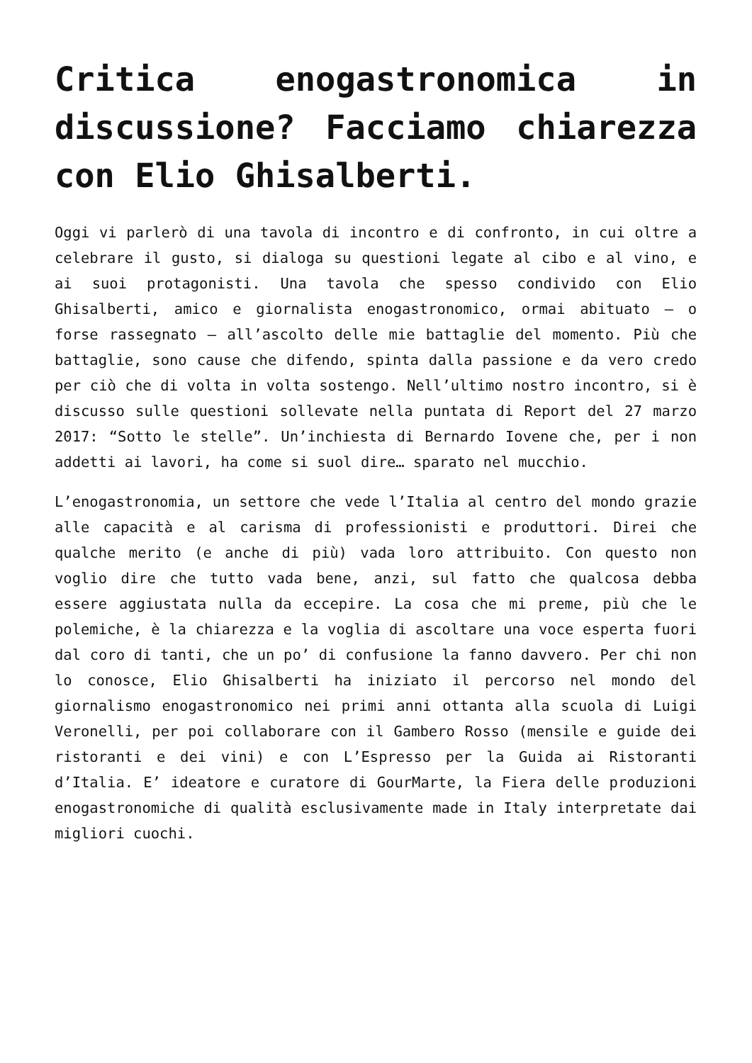Critica enogastronomica in discussione? Facciamo chiarezza con Elio Ghisalberti.
Oggi vi parlerò di una tavola di incontro e di confronto, in cui oltre a celebrare il gusto, si dialoga su questioni legate al cibo e al vino, e ai suoi protagonisti. Una tavola che spesso condivido con Elio Ghisalberti, amico e giornalista enogastronomico, ormai abituato – o forse rassegnato – all’ascolto delle mie battaglie del momento. Più che battaglie, sono cause che difendo, spinta dalla passione e da vero credo per ciò che di volta in volta sostengo. Nell’ultimo nostro incontro, si è discusso sulle questioni sollevate nella puntata di Report del 27 marzo 2017: “Sotto le stelle”. Un’inchiesta di Bernardo Iovene che, per i non addetti ai lavori, ha come si suol dire… sparato nel mucchio.
L’enogastronomia, un settore che vede l’Italia al centro del mondo grazie alle capacità e al carisma di professionisti e produttori. Direi che qualche merito (e anche di più) vada loro attribuito. Con questo non voglio dire che tutto vada bene, anzi, sul fatto che qualcosa debba essere aggiustata nulla da eccepire. La cosa che mi preme, più che le polemiche, è la chiarezza e la voglia di ascoltare una voce esperta fuori dal coro di tanti, che un po’ di confusione la fanno davvero. Per chi non lo conosce, Elio Ghisalberti ha iniziato il percorso nel mondo del giornalismo enogastronomico nei primi anni ottanta alla scuola di Luigi Veronelli, per poi collaborare con il Gambero Rosso (mensile e guide dei ristoranti e dei vini) e con L’Espresso per la Guida ai Ristoranti d’Italia. E’ ideatore e curatore di GourMarte, la Fiera delle produzioni enogastronomiche di qualità esclusivamente made in Italy interpretate dai migliori cuochi.